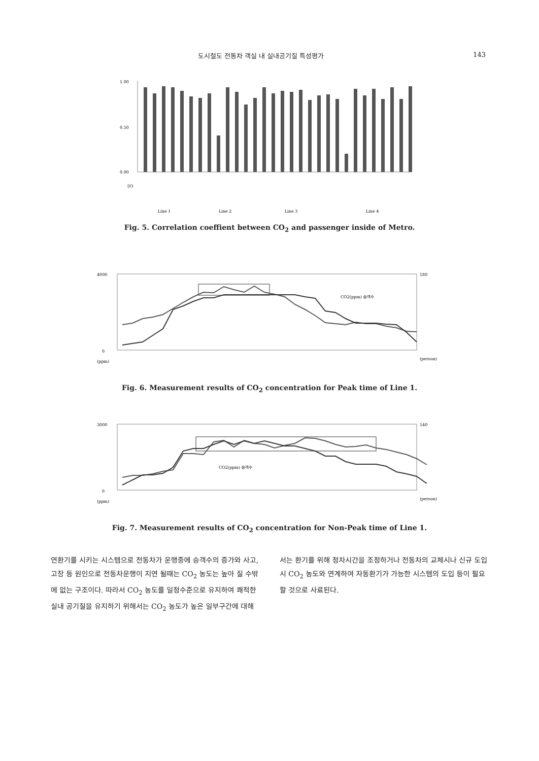도시철도 전동차 객실 내 실내공기질 특성평가 143
1.00
0.50
0.00
(r)
Line 1
Line 2
Line 3
Line 4
Fig. 5. Correlation coeffient between CO<sub>2</sub> and passenger inside of Metro.
4000
0
(ppm)
180
(person)
CO2(ppm) 승객수
Fig. 6. Measurement results of CO<sub>2</sub> concentration for Peak time of Line 1.
3000
0
(ppm)
140
(person)
CO2(ppm) 승객수
Fig. 7. Measurement results of CO<sub>2</sub> concentration for Non-Peak time of Line 1.
연환기를 시키는 시스템으로 전동차가 운행중에 승객수의 증가와 사고, 고장 등 원인으로 전동차운행이 지연 될때는 CO<sub>2</sub> 농도는 높아 질 수밖에 없는 구조이다. 따라서 CO<sub>2</sub> 농도를 일정수준으로 유지하여 쾌적한 실내 공기질을 유지하기 위해서는 CO<sub>2</sub> 농도가 높은 일부구간에 대해
서는 환기를 위해 정차시간을 조정하거나 전동차의 교체시나 신규 도입시 CO<sub>2</sub> 농도와 연계하여 자동환기가 가능한 시스템의 도입 등이 필요할 것으로 사료된다.